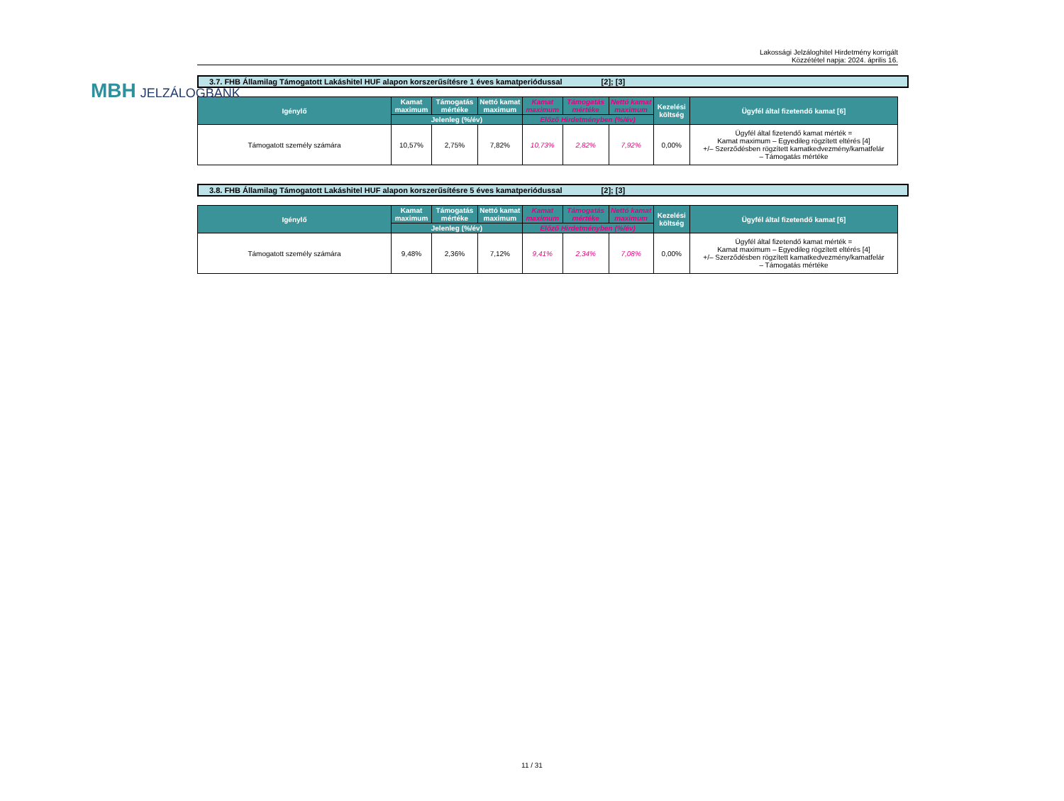MBH JELZÁLOGBANK
Lakossági Jelzáloghitel Hirdetmény korrigált
Közzététel napja: 2024. április 16.
3.7. FHB Államilag Támogatott Lakáshitel HUF alapon korszerűsítésre 1 éves kamatperiódussal [2]; [3]
| Igénylő | Kamat maximum | Támogatás mértéke | Nettó kamat maximum | Kamat maximum | Támogatás mértéke | Nettó kamat maximum | Kezelési költség | Ügyfél által fizetendő kamat [6] |
| --- | --- | --- | --- | --- | --- | --- | --- | --- |
| | Jelenleg (%/év) | | | Előző Hirdetményben (%/év) | | | | |
| Támogatott személy számára | 10,57% | 2,75% | 7,82% | 10,73% | 2,82% | 7,92% | 0,00% | Ügyfél által fizetendő kamat mérték = Kamat maximum – Egyedileg rögzített eltérés [4] +/– Szerződésben rögzített kamatkedvezmény/kamatfelár – Támogatás mértéke |
3.8. FHB Államilag Támogatott Lakáshitel HUF alapon korszerűsítésre 5 éves kamatperiódussal [2]; [3]
| Igénylő | Kamat maximum | Támogatás mértéke | Nettó kamat maximum | Kamat maximum | Támogatás mértéke | Nettó kamat maximum | Kezelési költség | Ügyfél által fizetendő kamat [6] |
| --- | --- | --- | --- | --- | --- | --- | --- | --- |
| | Jelenleg (%/év) | | | Előző Hirdetményben (%/év) | | | | |
| Támogatott személy számára | 9,48% | 2,36% | 7,12% | 9,41% | 2,34% | 7,08% | 0,00% | Ügyfél által fizetendő kamat mérték = Kamat maximum – Egyedileg rögzített eltérés [4] +/– Szerződésben rögzített kamatkedvezmény/kamatfelár – Támogatás mértéke |
11 / 31